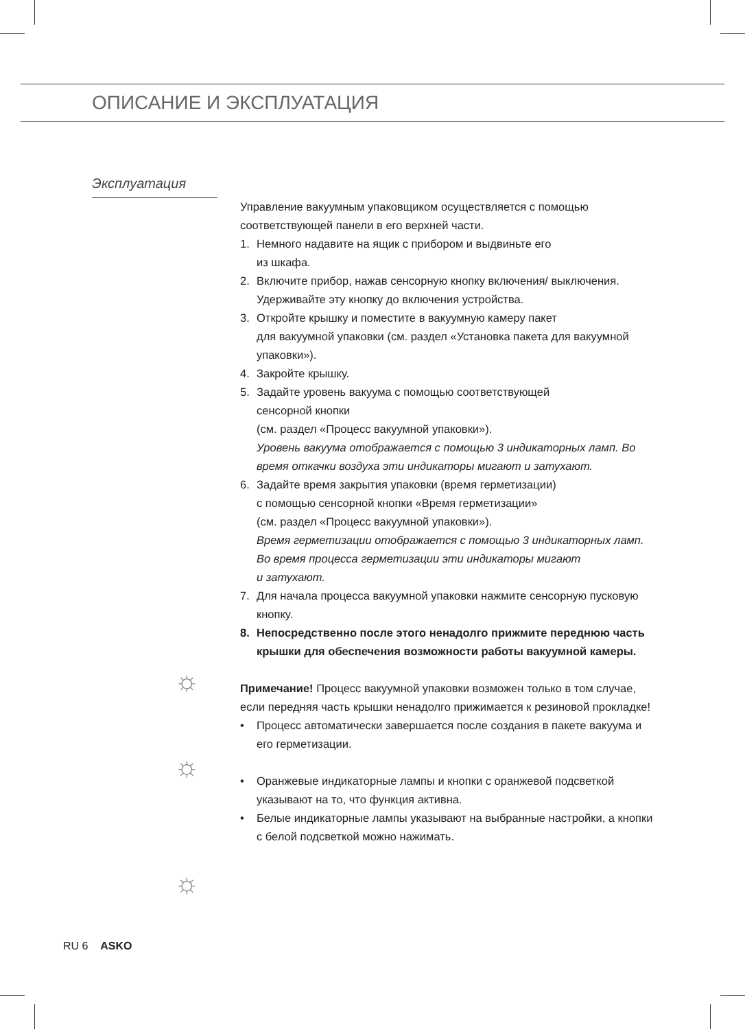ОПИСАНИЕ И ЭКСПЛУАТАЦИЯ
Эксплуатация
☼
☼
☼
Управление вакуумным упаковщиком осуществляется с помощью соответствующей панели в его верхней части.
1. Немного надавите на ящик с прибором и выдвиньте его
из шкафа.
2. Включите прибор, нажав сенсорную кнопку включения/ выключения. Удерживайте эту кнопку до включения устройства.
3. Откройте крышку и поместите в вакуумную камеру пакет
для вакуумной упаковки (см. раздел «Установка пакета для вакуумной упаковки»).
4. Закройте крышку.
5. Задайте уровень вакуума с помощью соответствующей
сенсорной кнопки
(см. раздел «Процесс вакуумной упаковки»).
Уровень вакуума отображается с помощью 3 индикаторных ламп. Во время откачки воздуха эти индикаторы мигают и затухают.
6. Задайте время закрытия упаковки (время герметизации)
с помощью сенсорной кнопки «Время герметизации»
(см. раздел «Процесс вакуумной упаковки»).
Время герметизации отображается с помощью 3 индикаторных ламп.
Во время процесса герметизации эти индикаторы мигают
и затухают.
7. Для начала процесса вакуумной упаковки нажмите сенсорную пусковую кнопку.
8. Непосредственно после этого ненадолго прижмите переднюю часть крышки для обеспечения возможности работы вакуумной камеры.
Примечание! Процесс вакуумной упаковки возможен только в том случае, если передняя часть крышки ненадолго прижимается к резиновой прокладке!
• Процесс автоматически завершается после создания в пакете вакуума и его герметизации.
• Оранжевые индикаторные лампы и кнопки с оранжевой подсветкой указывают на то, что функция активна.
• Белые индикаторные лампы указывают на выбранные настройки, а кнопки с белой подсветкой можно нажимать.
RU 6 ASKO